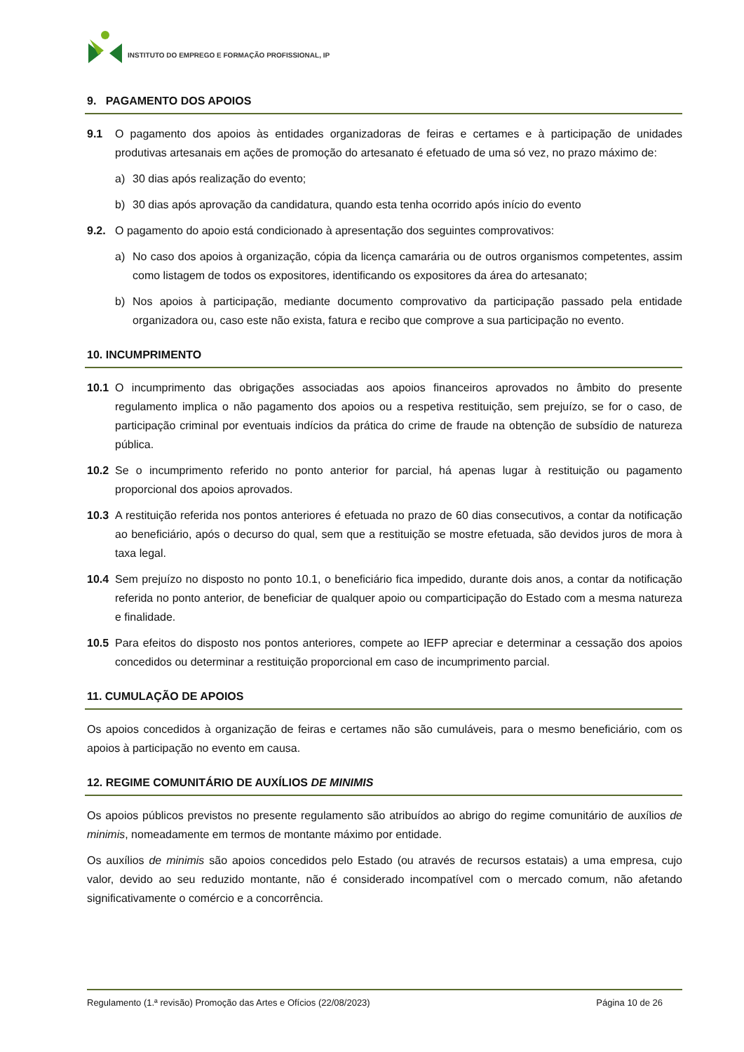INSTITUTO DO EMPREGO E FORMAÇÃO PROFISSIONAL, IP
9. PAGAMENTO DOS APOIOS
9.1 O pagamento dos apoios às entidades organizadoras de feiras e certames e à participação de unidades produtivas artesanais em ações de promoção do artesanato é efetuado de uma só vez, no prazo máximo de:
a) 30 dias após realização do evento;
b) 30 dias após aprovação da candidatura, quando esta tenha ocorrido após início do evento
9.2. O pagamento do apoio está condicionado à apresentação dos seguintes comprovativos:
a) No caso dos apoios à organização, cópia da licença camarária ou de outros organismos competentes, assim como listagem de todos os expositores, identificando os expositores da área do artesanato;
b) Nos apoios à participação, mediante documento comprovativo da participação passado pela entidade organizadora ou, caso este não exista, fatura e recibo que comprove a sua participação no evento.
10. INCUMPRIMENTO
10.1 O incumprimento das obrigações associadas aos apoios financeiros aprovados no âmbito do presente regulamento implica o não pagamento dos apoios ou a respetiva restituição, sem prejuízo, se for o caso, de participação criminal por eventuais indícios da prática do crime de fraude na obtenção de subsídio de natureza pública.
10.2 Se o incumprimento referido no ponto anterior for parcial, há apenas lugar à restituição ou pagamento proporcional dos apoios aprovados.
10.3 A restituição referida nos pontos anteriores é efetuada no prazo de 60 dias consecutivos, a contar da notificação ao beneficiário, após o decurso do qual, sem que a restituição se mostre efetuada, são devidos juros de mora à taxa legal.
10.4 Sem prejuízo no disposto no ponto 10.1, o beneficiário fica impedido, durante dois anos, a contar da notificação referida no ponto anterior, de beneficiar de qualquer apoio ou comparticipação do Estado com a mesma natureza e finalidade.
10.5 Para efeitos do disposto nos pontos anteriores, compete ao IEFP apreciar e determinar a cessação dos apoios concedidos ou determinar a restituição proporcional em caso de incumprimento parcial.
11. CUMULAÇÃO DE APOIOS
Os apoios concedidos à organização de feiras e certames não são cumuláveis, para o mesmo beneficiário, com os apoios à participação no evento em causa.
12. REGIME COMUNITÁRIO DE AUXÍLIOS DE MINIMIS
Os apoios públicos previstos no presente regulamento são atribuídos ao abrigo do regime comunitário de auxílios de minimis, nomeadamente em termos de montante máximo por entidade.
Os auxílios de minimis são apoios concedidos pelo Estado (ou através de recursos estatais) a uma empresa, cujo valor, devido ao seu reduzido montante, não é considerado incompatível com o mercado comum, não afetando significativamente o comércio e a concorrência.
Regulamento (1.ª revisão) Promoção das Artes e Ofícios (22/08/2023) Página 10 de 26